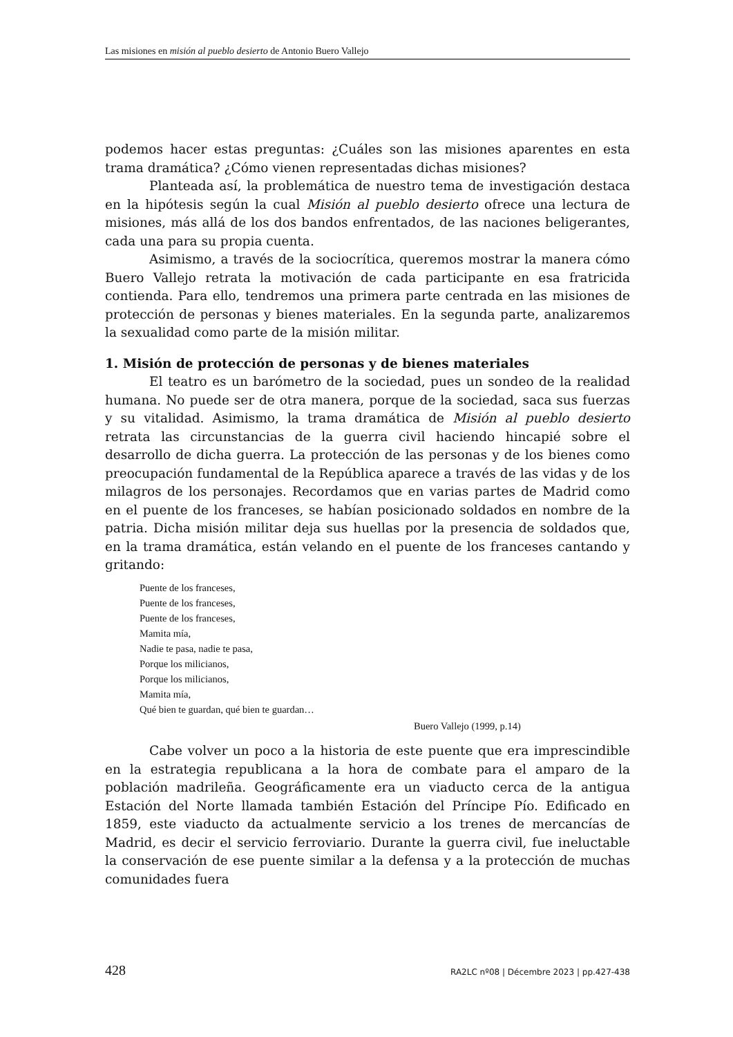Las misiones en misión al pueblo desierto de Antonio Buero Vallejo
podemos hacer estas preguntas: ¿Cuáles son las misiones aparentes en esta trama dramática? ¿Cómo vienen representadas dichas misiones?
Planteada así, la problemática de nuestro tema de investigación destaca en la hipótesis según la cual Misión al pueblo desierto ofrece una lectura de misiones, más allá de los dos bandos enfrentados, de las naciones beligerantes, cada una para su propia cuenta.
Asimismo, a través de la sociocrítica, queremos mostrar la manera cómo Buero Vallejo retrata la motivación de cada participante en esa fratricida contienda. Para ello, tendremos una primera parte centrada en las misiones de protección de personas y bienes materiales. En la segunda parte, analizaremos la sexualidad como parte de la misión militar.
1. Misión de protección de personas y de bienes materiales
El teatro es un barómetro de la sociedad, pues un sondeo de la realidad humana. No puede ser de otra manera, porque de la sociedad, saca sus fuerzas y su vitalidad. Asimismo, la trama dramática de Misión al pueblo desierto retrata las circunstancias de la guerra civil haciendo hincapié sobre el desarrollo de dicha guerra. La protección de las personas y de los bienes como preocupación fundamental de la República aparece a través de las vidas y de los milagros de los personajes. Recordamos que en varias partes de Madrid como en el puente de los franceses, se habían posicionado soldados en nombre de la patria. Dicha misión militar deja sus huellas por la presencia de soldados que, en la trama dramática, están velando en el puente de los franceses cantando y gritando:
Puente de los franceses,
Puente de los franceses,
Puente de los franceses,
Mamita mía,
Nadie te pasa, nadie te pasa,
Porque los milicianos,
Porque los milicianos,
Mamita mía,
Qué bien te guardan, qué bien te guardan…
Buero Vallejo (1999, p.14)
Cabe volver un poco a la historia de este puente que era imprescindible en la estrategia republicana a la hora de combate para el amparo de la población madrileña. Geográficamente era un viaducto cerca de la antigua Estación del Norte llamada también Estación del Príncipe Pío. Edificado en 1859, este viaducto da actualmente servicio a los trenes de mercancías de Madrid, es decir el servicio ferroviario. Durante la guerra civil, fue ineluctable la conservación de ese puente similar a la defensa y a la protección de muchas comunidades fuera
428 RA2LC nº08 | Décembre 2023 | pp.427-438